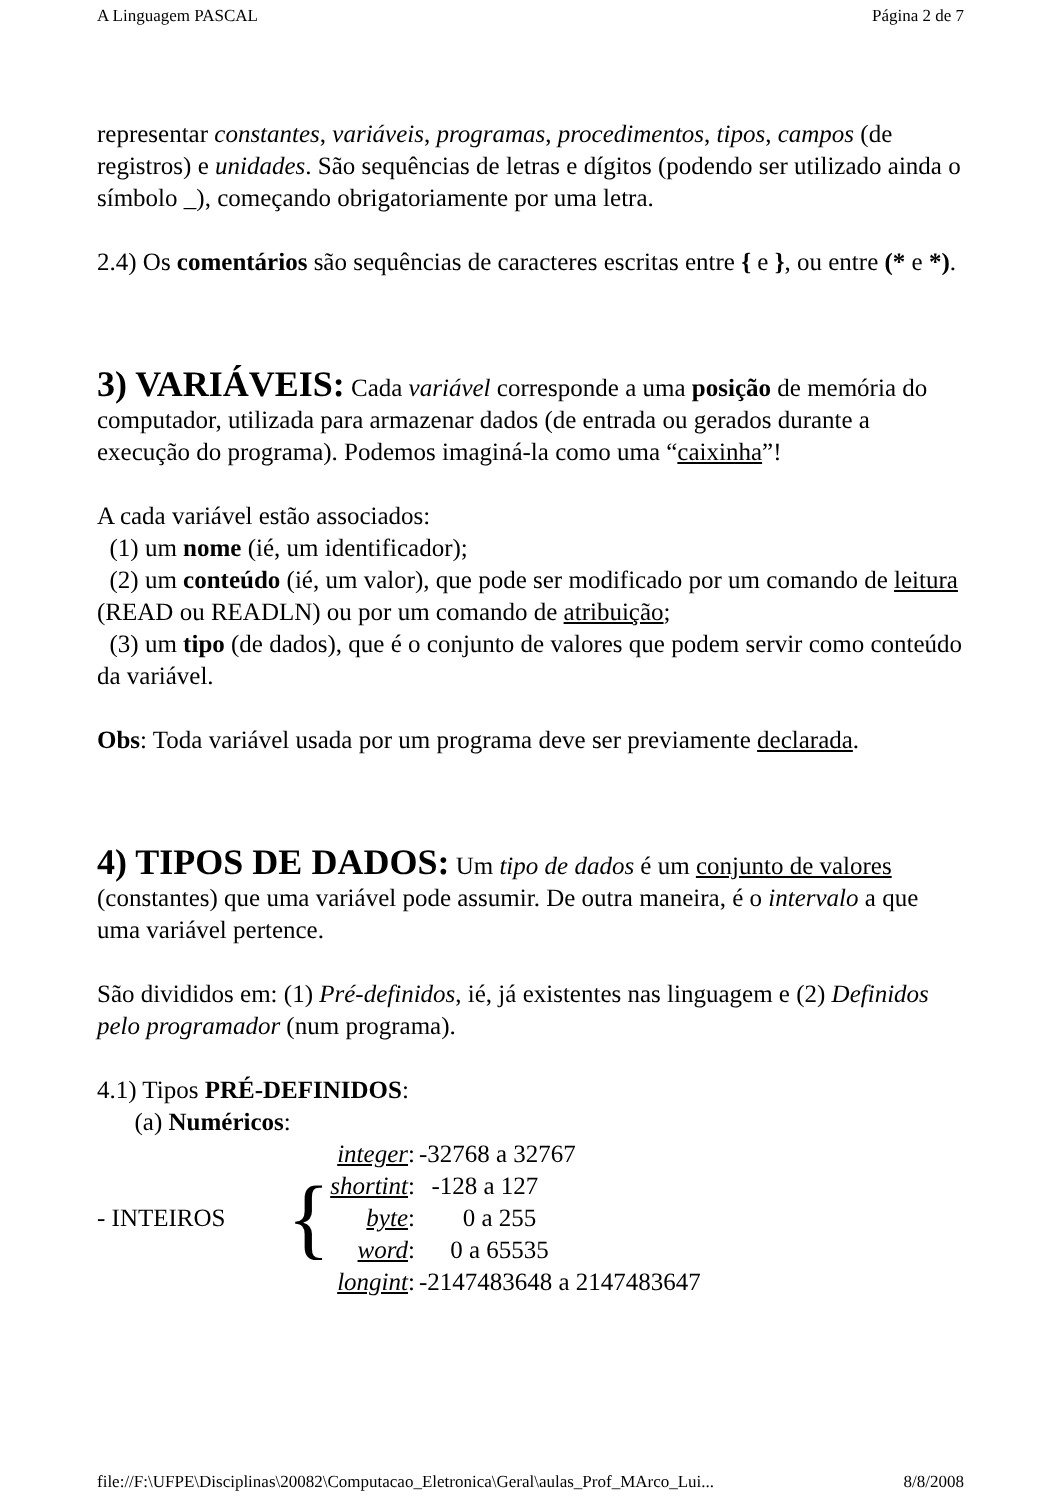A Linguagem PASCAL Página 2 de 7
representar constantes, variáveis, programas, procedimentos, tipos, campos (de registros) e unidades. São sequências de letras e dígitos (podendo ser utilizado ainda o símbolo _), começando obrigatoriamente por uma letra.
2.4) Os comentários são sequências de caracteres escritas entre { e }, ou entre (* e *).
3) VARIÁVEIS:
Cada variável corresponde a uma posição de memória do computador, utilizada para armazenar dados (de entrada ou gerados durante a execução do programa). Podemos imaginá-la como uma “caixinha”!
A cada variável estão associados:
(1) um nome (ié, um identificador);
(2) um conteúdo (ié, um valor), que pode ser modificado por um comando de leitura (READ ou READLN) ou por um comando de atribuição;
(3) um tipo (de dados), que é o conjunto de valores que podem servir como conteúdo da variável.
Obs: Toda variável usada por um programa deve ser previamente declarada.
4) TIPOS DE DADOS:
Um tipo de dados é um conjunto de valores (constantes) que uma variável pode assumir. De outra maneira, é o intervalo a que uma variável pertence.
São divididos em: (1) Pré-definidos, ié, já existentes nas linguagem e (2) Definidos pelo programador (num programa).
4.1) Tipos PRÉ-DEFINIDOS:
(a) Numéricos:
| - INTEIROS | { | integer : | -32768 a 32767 |
| | | shortint : | -128 a 127 |
| | | byte : | 0 a 255 |
| | | word : | 0 a 65535 |
| | | longint : | -2147483648 a 2147483647 |
file://F:\UFPE\Disciplinas\20082\Computacao_Eletronica\Geral\aulas_Prof_MArco_Lui... 8/8/2008